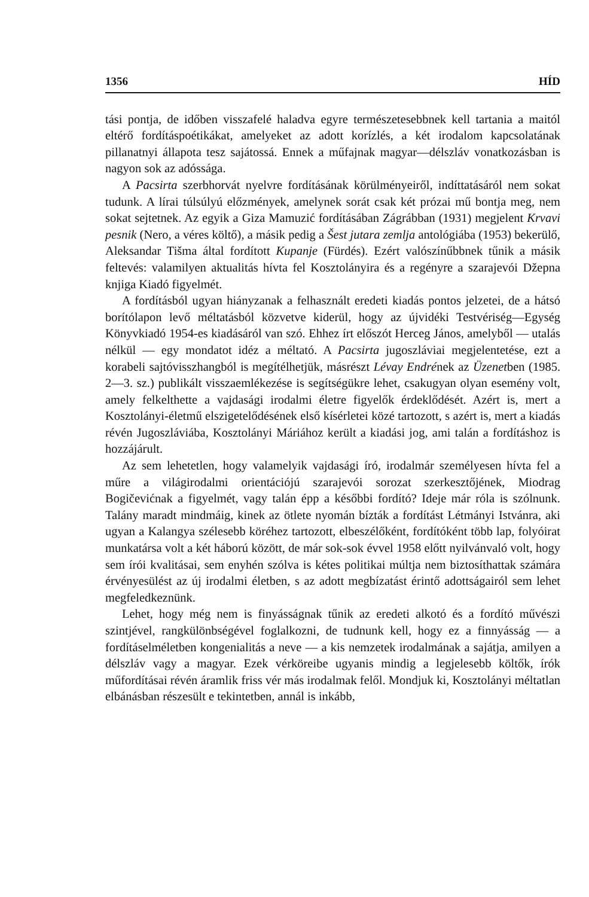1356 HÍD
tási pontja, de időben visszafelé haladva egyre természetesebbnek kell tartania a maitól eltérő fordításpoétikákat, amelyeket az adott korízlés, a két irodalom kapcsolatának pillanatnyi állapota tesz sajátossá. Ennek a műfajnak magyar—délszláv vonatkozásban is nagyon sok az adóssága.
A Pacsirta szerbhorvát nyelvre fordításának körülményeiről, indíttatásáról nem sokat tudunk. A lírai túlsúlyú előzmények, amelynek sorát csak két prózai mű bontja meg, nem sokat sejtetnek. Az egyik a Giza Mamuzić fordításában Zágrábban (1931) megjelent Krvavi pesnik (Nero, a véres költő), a másik pedig a Šest jutara zemlja antológiába (1953) bekerülő, Aleksandar Tišma által fordított Kupanje (Fürdés). Ezért valószínűbbnek tűnik a másik feltevés: valamilyen aktualitás hívta fel Kosztolányira és a regényre a szarajevói Džepna knjiga Kiadó figyelmét.
A fordításból ugyan hiányzanak a felhasznált eredeti kiadás pontos jelzetei, de a hátsó borítólapon levő méltatásból közvetve kiderül, hogy az újvidéki Testvériség—Egység Könyvkiadó 1954-es kiadásáról van szó. Ehhez írt előszót Herceg János, amelyből — utalás nélkül — egy mondatot idéz a méltató. A Pacsirta jugoszláviai megjelentetése, ezt a korabeli sajtóvisszhangból is megítélhetjük, másrészt Lévay Endrének az Üzenetben (1985. 2—3. sz.) publikált visszaemlékezése is segítségükre lehet, csakugyan olyan esemény volt, amely felkelthette a vajdasági irodalmi életre figyelők érdeklődését. Azért is, mert a Kosztolányi-életmű elszigetelődésének első kísérletei közé tartozott, s azért is, mert a kiadás révén Jugoszláviába, Kosztolányi Máriához került a kiadási jog, ami talán a fordításhoz is hozzájárult.
Az sem lehetetlen, hogy valamelyik vajdasági író, irodalmár személyesen hívta fel a műre a világirodalmi orientációjú szarajevói sorozat szerkesztőjének, Miodrag Bogičevićnak a figyelmét, vagy talán épp a későbbi fordító? Ideje már róla is szólnunk. Talány maradt mindmáig, kinek az ötlete nyomán bízták a fordítást Létmányi Istvánra, aki ugyan a Kalangya szélesebb köréhez tartozott, elbeszélőként, fordítóként több lap, folyóirat munkatársa volt a két háború között, de már sok-sok évvel 1958 előtt nyilvánvaló volt, hogy sem írói kvalitásai, sem enyhén szólva is kétes politikai múltja nem biztosíthattak számára érvényesülést az új irodalmi életben, s az adott megbízatást érintő adottságairól sem lehet megfeledkeznünk.
Lehet, hogy még nem is finyásságnak tűnik az eredeti alkotó és a fordító művészi szintjével, rangkülönbségével foglalkozni, de tudnunk kell, hogy ez a finnyásság — a fordításelméletben kongenialitás a neve — a kis nemzetek irodalmának a sajátja, amilyen a délszláv vagy a magyar. Ezek vérköreibe ugyanis mindig a legjelesebb költők, írók műfordításai révén áramlik friss vér más irodalmak felől. Mondjuk ki, Kosztolányi méltatlan elbánásban részesült e tekintetben, annál is inkább,